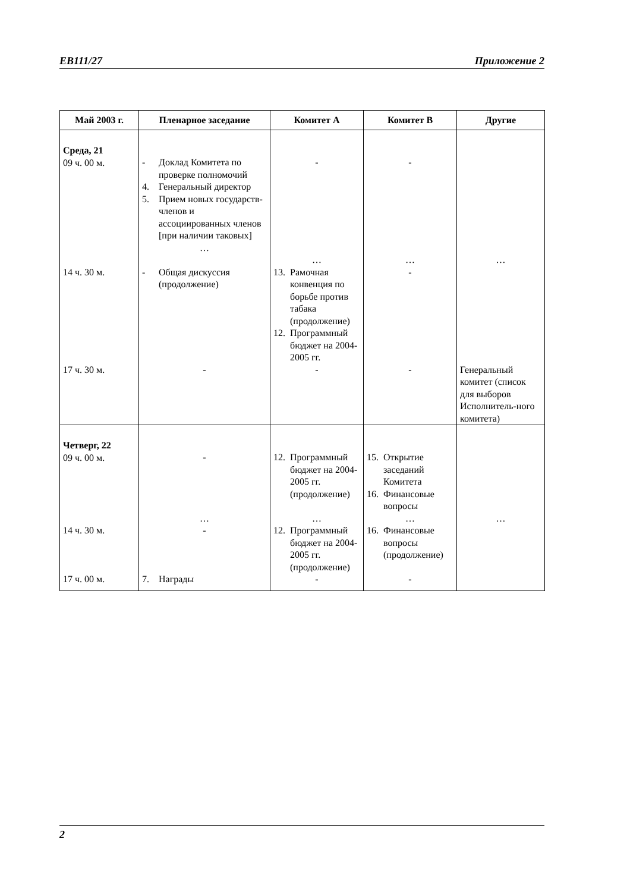EB111/27 Приложение 2
| Май 2003 г. | Пленарное заседание | Комитет А | Комитет В | Другие |
| --- | --- | --- | --- | --- |
| Среда, 21 09 ч. 00 м. | - Доклад Комитета по проверке полномочий 4. Генеральный директор 5. Прием новых государств-членов и ассоциированных членов [при наличии таковых] … | - … | - … | … |
| 14 ч. 30 м. | - Общая дискуссия (продолжение) | 13. Рамочная конвенция по борьбе против табака (продолжение) 12. Программный бюджет на 2004-2005 гг. | - | |
| 17 ч. 30 м. | - | - | - | Генеральный комитет (список для выборов Исполнитель-ного комитета) |
| Четверг, 22 09 ч. 00 м. | - … | 12. Программный бюджет на 2004-2005 гг. (продолжение) … | 15. Открытие заседаний Комитета 16. Финансовые вопросы … | … |
| 14 ч. 30 м. | - | 12. Программный бюджет на 2004-2005 гг. (продолжение) | 16. Финансовые вопросы (продолжение) | |
| 17 ч. 00 м. | 7. Награды | - | - | |
2